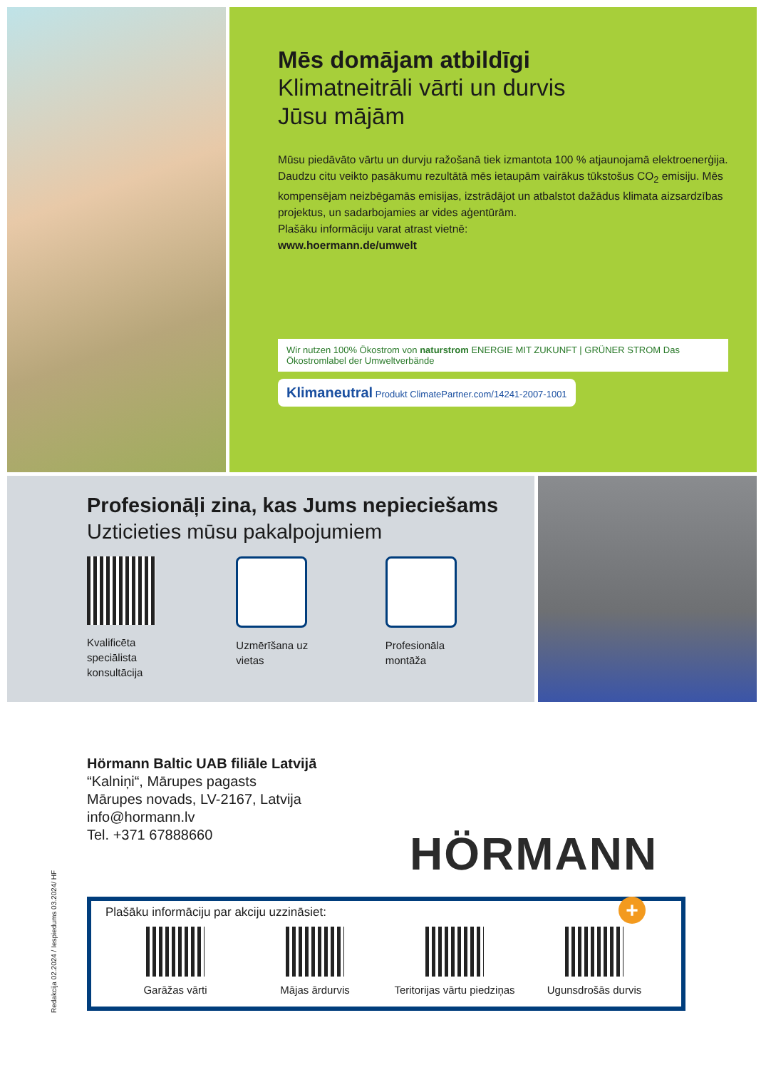Mēs domājam atbildīgi
Klimatneitrāli vārti un durvis
Jūsu mājām
Mūsu piedāvāto vārtu un durvju ražošanā tiek izmantota 100 % atjaunojamā elektroenerģija. Daudzu citu veikto pasākumu rezultātā mēs ietaupām vairākus tūkstošus CO<sub>2</sub> emisiju. Mēs kompensējam neizbēgamās emisijas, izstrādājot un atbalstot dažādus klimata aizsardzības projektus, un sadarbojamies ar vides aģentūrām.
Plašāku informāciju varat atrast vietnē:
www.hoermann.de/umwelt
Wir nutzen 100% Ökostrom von naturstrom ENERGIE MIT ZUKUNFT | GRÜNER STROM Das Ökostromlabel der Umweltverbände
Klimaneutral Produkt ClimatePartner.com/14241-2007-1001
Profesionāļi zina, kas Jums nepieciešams
Uzticieties mūsu pakalpojumiem
Kvalificēta
speciālista
konsultācija
Uzmērīšana uz
vietas
Profesionāla
montāža
Hörmann Baltic UAB filiāle Latvijā
“Kalniņi“, Mārupes pagasts
Mārupes novads, LV-2167, Latvija
info@hormann.lv
Tel. +371 67888660
HÖRMANN
Redakcija 02.2024 / Iespiedums 03.2024/ HF
+
Plašāku informāciju par akciju uzzināsiet:
Garāžas vārti Mājas ārdurvis Teritorijas vārtu piedziņas
Ugunsdrošās durvis